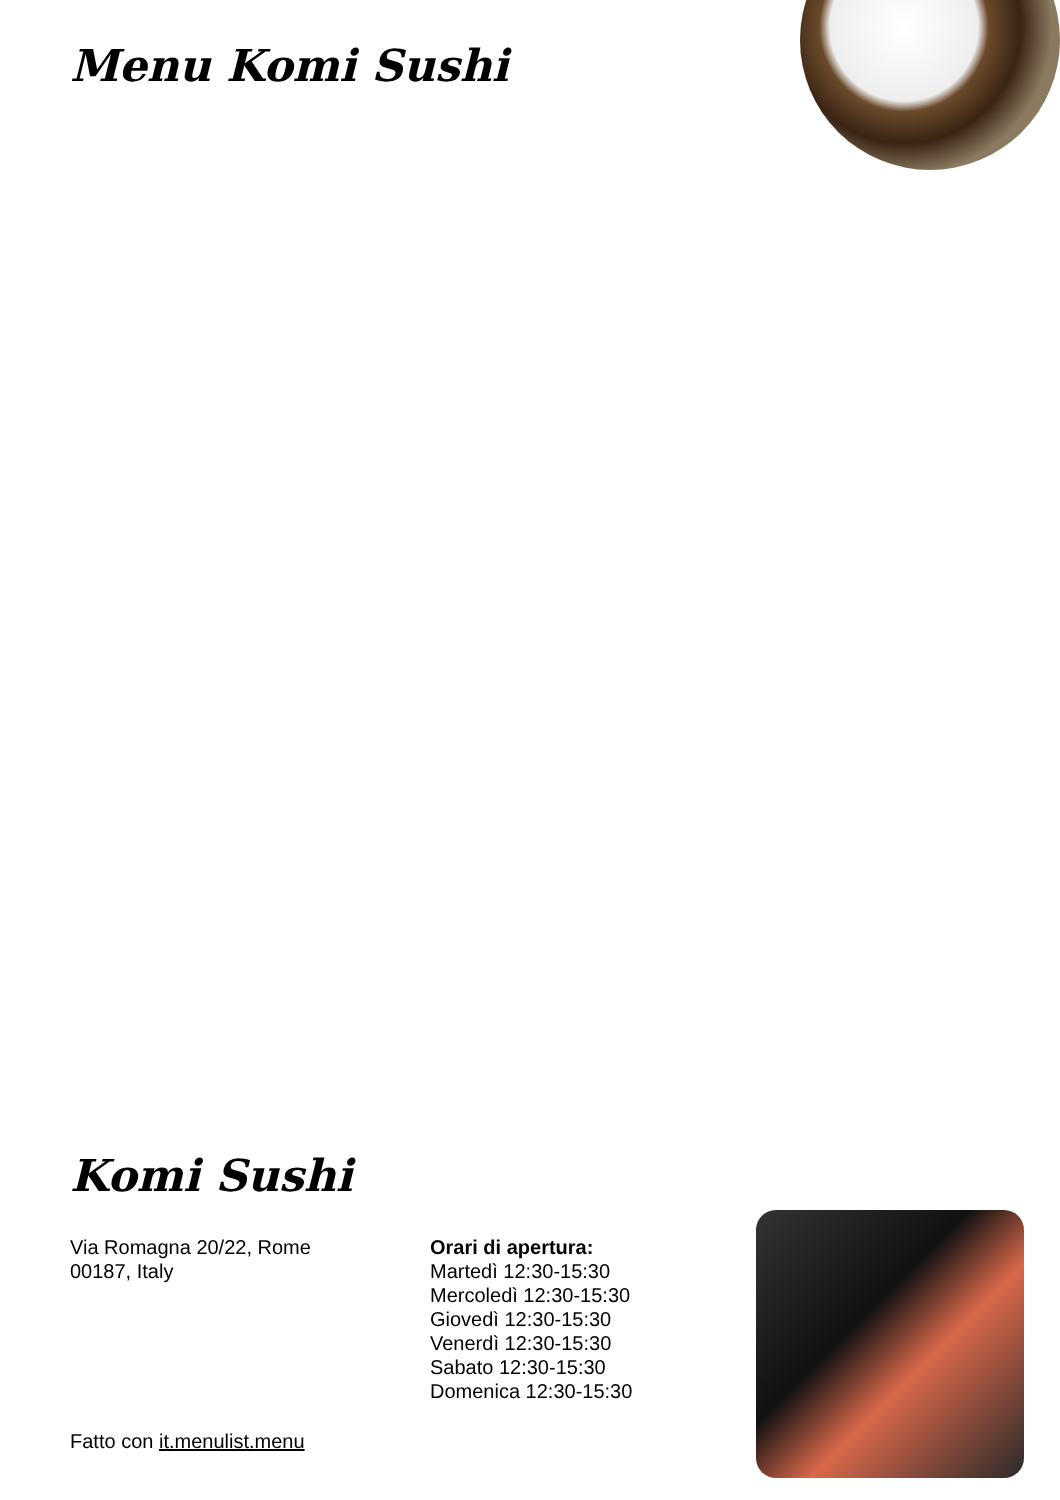Menu Komi Sushi
Komi Sushi
Via Romagna 20/22, Rome
00187, Italy
Orari di apertura:
Martedì 12:30-15:30
Mercoledì 12:30-15:30
Giovedì 12:30-15:30
Venerdì 12:30-15:30
Sabato 12:30-15:30
Domenica 12:30-15:30
Fatto con it.menulist.menu